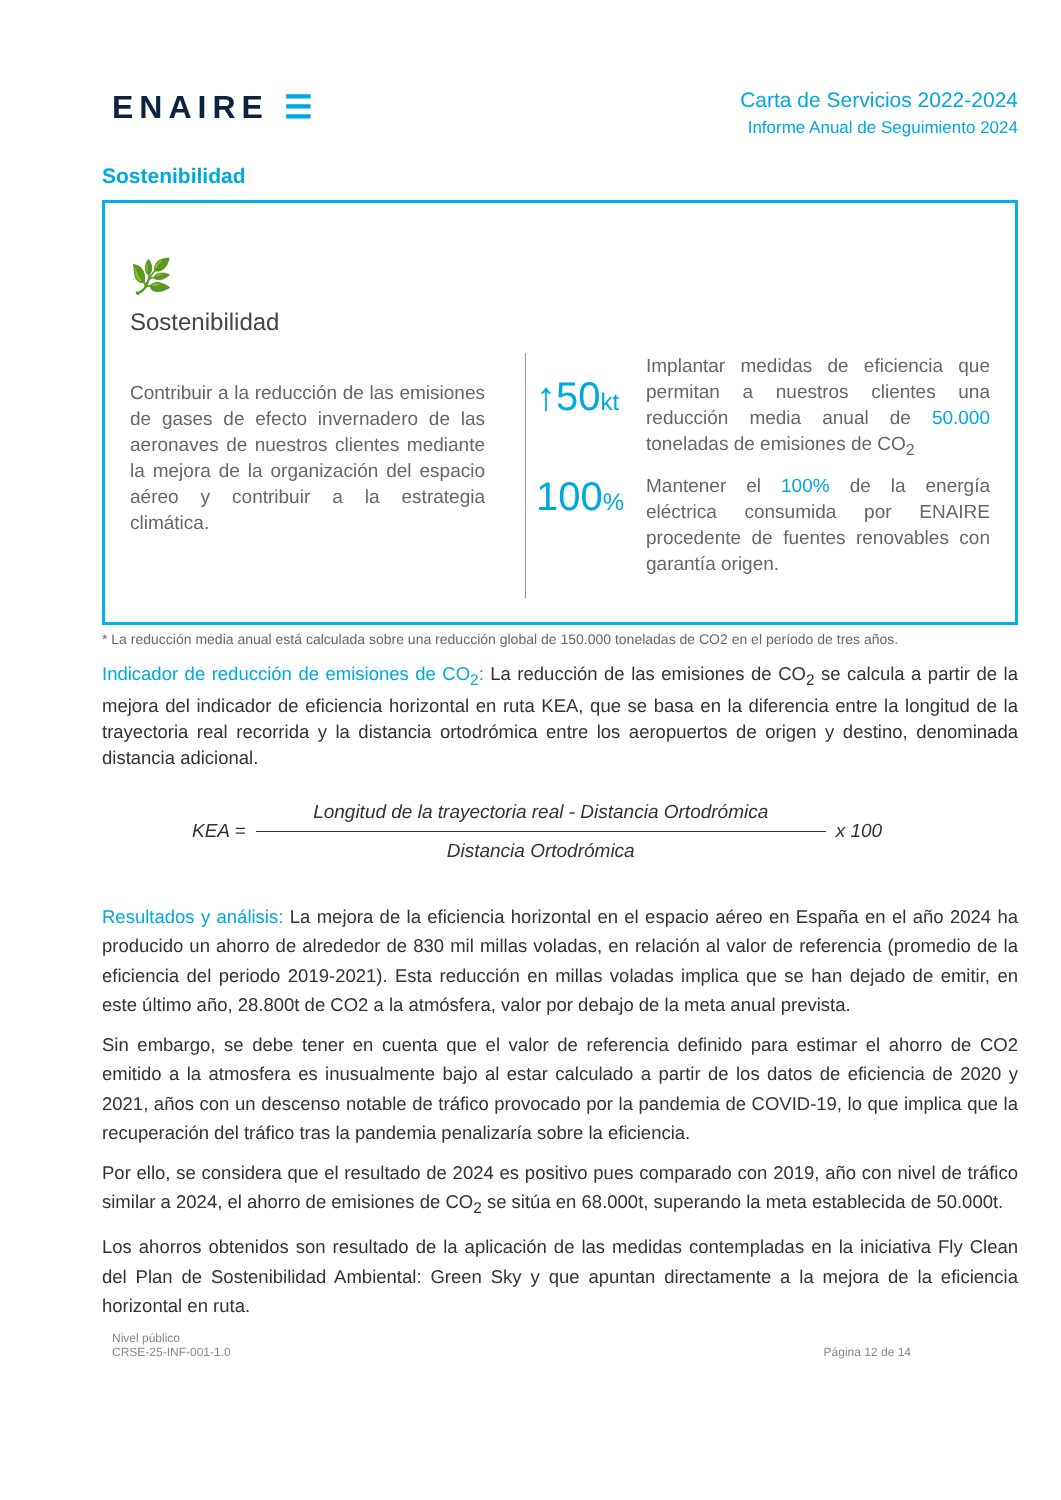ENAIRE ☰
Carta de Servicios 2022-2024
Informe Anual de Seguimiento 2024
Sostenibilidad
🌿
Sostenibilidad
Contribuir a la reducción de las emisiones de gases de efecto invernadero de las aeronaves de nuestros clientes mediante la mejora de la organización del espacio aéreo y contribuir a la estrategia climática.
↑50kt
Implantar medidas de eficiencia que permitan a nuestros clientes una reducción media anual de 50.000 toneladas de emisiones de CO<sub>2</sub>
100%
Mantener el 100% de la energía eléctrica consumida por ENAIRE procedente de fuentes renovables con garantía origen.
* La reducción media anual está calculada sobre una reducción global de 150.000 toneladas de CO2 en el período de tres años.
Indicador de reducción de emisiones de CO<sub>2</sub>: La reducción de las emisiones de CO<sub>2</sub> se calcula a partir de la mejora del indicador de eficiencia horizontal en ruta KEA, que se basa en la diferencia entre la longitud de la trayectoria real recorrida y la distancia ortodrómica entre los aeropuertos de origen y destino, denominada distancia adicional.
KEA =
Longitud de la trayectoria real - Distancia Ortodrómica
Distancia Ortodrómica
x 100
Resultados y análisis: La mejora de la eficiencia horizontal en el espacio aéreo en España en el año 2024 ha producido un ahorro de alrededor de 830 mil millas voladas, en relación al valor de referencia (promedio de la eficiencia del periodo 2019-2021). Esta reducción en millas voladas implica que se han dejado de emitir, en este último año, 28.800t de CO2 a la atmósfera, valor por debajo de la meta anual prevista.
Sin embargo, se debe tener en cuenta que el valor de referencia definido para estimar el ahorro de CO2 emitido a la atmosfera es inusualmente bajo al estar calculado a partir de los datos de eficiencia de 2020 y 2021, años con un descenso notable de tráfico provocado por la pandemia de COVID-19, lo que implica que la recuperación del tráfico tras la pandemia penalizaría sobre la eficiencia.
Por ello, se considera que el resultado de 2024 es positivo pues comparado con 2019, año con nivel de tráfico similar a 2024, el ahorro de emisiones de CO<sub>2</sub> se sitúa en 68.000t, superando la meta establecida de 50.000t.
Los ahorros obtenidos son resultado de la aplicación de las medidas contempladas en la iniciativa Fly Clean del Plan de Sostenibilidad Ambiental: Green Sky y que apuntan directamente a la mejora de la eficiencia horizontal en ruta.
Nivel público
CRSE-25-INF-001-1.0
Página 12 de 14